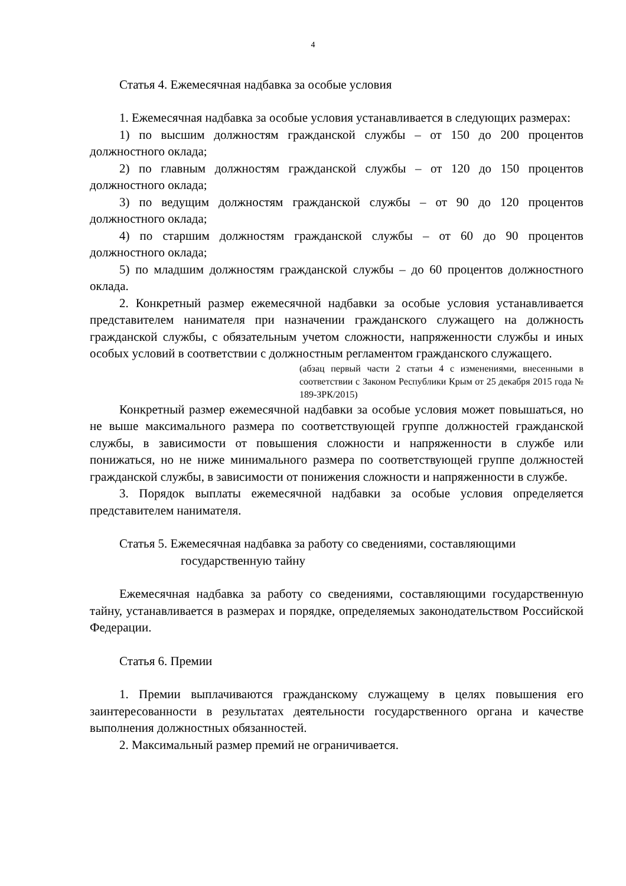4
Статья 4. Ежемесячная надбавка за особые условия
1. Ежемесячная надбавка за особые условия устанавливается в следующих размерах:
1) по высшим должностям гражданской службы – от 150 до 200 процентов должностного оклада;
2) по главным должностям гражданской службы – от 120 до 150 процентов должностного оклада;
3) по ведущим должностям гражданской службы – от 90 до 120 процентов должностного оклада;
4) по старшим должностям гражданской службы – от 60 до 90 процентов должностного оклада;
5) по младшим должностям гражданской службы – до 60 процентов должностного оклада.
2. Конкретный размер ежемесячной надбавки за особые условия устанавливается представителем нанимателя при назначении гражданского служащего на должность гражданской службы, с обязательным учетом сложности, напряженности службы и иных особых условий в соответствии с должностным регламентом гражданского служащего.
(абзац первый части 2 статьи 4 с изменениями, внесенными в соответствии с Законом Республики Крым от 25 декабря 2015 года № 189-ЗРК/2015)
Конкретный размер ежемесячной надбавки за особые условия может повышаться, но не выше максимального размера по соответствующей группе должностей гражданской службы, в зависимости от повышения сложности и напряженности в службе или понижаться, но не ниже минимального размера по соответствующей группе должностей гражданской службы, в зависимости от понижения сложности и напряженности в службе.
3. Порядок выплаты ежемесячной надбавки за особые условия определяется представителем нанимателя.
Статья 5. Ежемесячная надбавка за работу со сведениями, составляющими государственную тайну
Ежемесячная надбавка за работу со сведениями, составляющими государственную тайну, устанавливается в размерах и порядке, определяемых законодательством Российской Федерации.
Статья 6. Премии
1. Премии выплачиваются гражданскому служащему в целях повышения его заинтересованности в результатах деятельности государственного органа и качестве выполнения должностных обязанностей.
2. Максимальный размер премий не ограничивается.